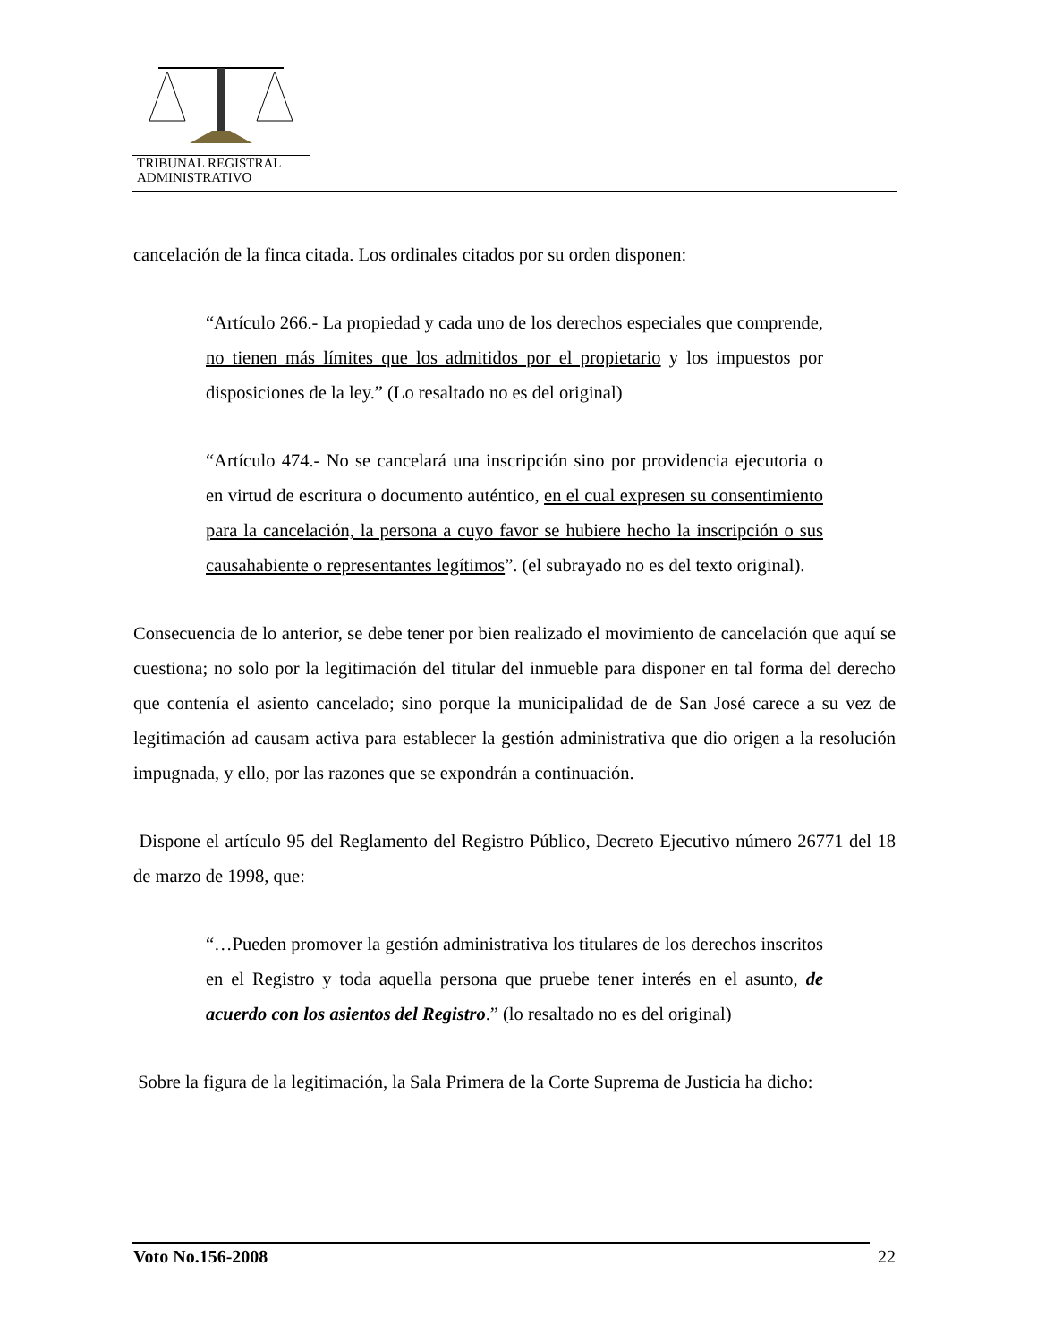TRIBUNAL REGISTRAL
ADMINISTRATIVO
cancelación de la finca citada. Los ordinales citados por su orden disponen:
“Artículo 266.- La propiedad y cada uno de los derechos especiales que comprende, no tienen más límites que los admitidos por el propietario y los impuestos por disposiciones de la ley.” (Lo resaltado no es del original)
“Artículo 474.- No se cancelará una inscripción sino por providencia ejecutoria o en virtud de escritura o documento auténtico, en el cual expresen su consentimiento para la cancelación, la persona a cuyo favor se hubiere hecho la inscripción o sus causahabiente o representantes legítimos”. (el subrayado no es del texto original).
Consecuencia de lo anterior, se debe tener por bien realizado el movimiento de cancelación que aquí se cuestiona; no solo por la legitimación del titular del inmueble para disponer en tal forma del derecho que contenía el asiento cancelado; sino porque la municipalidad de de San José carece a su vez de legitimación ad causam activa para establecer la gestión administrativa que dio origen a la resolución impugnada, y ello, por las razones que se expondrán a continuación.
Dispone el artículo 95 del Reglamento del Registro Público, Decreto Ejecutivo número 26771 del 18 de marzo de 1998, que:
“…Pueden promover la gestión administrativa los titulares de los derechos inscritos en el Registro y toda aquella persona que pruebe tener interés en el asunto, de acuerdo con los asientos del Registro.” (lo resaltado no es del original)
Sobre la figura de la legitimación, la Sala Primera de la Corte Suprema de Justicia ha dicho:
Voto No.156-2008 22